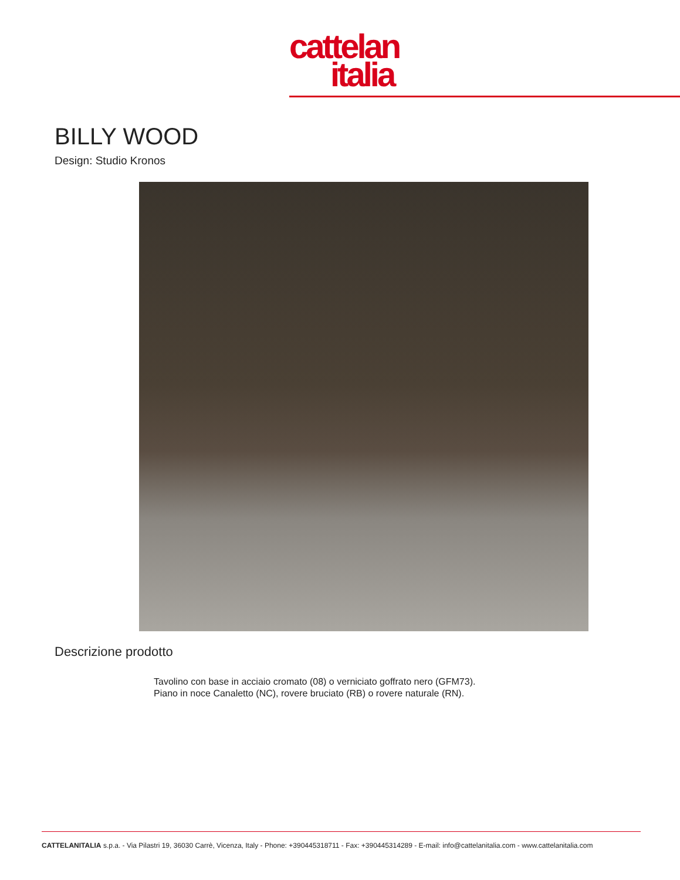cattelan
italia
BILLY WOOD
Design: Studio Kronos
Descrizione prodotto
Tavolino con base in acciaio cromato (08) o verniciato goffrato nero (GFM73).
Piano in noce Canaletto (NC), rovere bruciato (RB) o rovere naturale (RN).
CATTELANITALIA s.p.a. - Via Pilastri 19, 36030 Carrè, Vicenza, Italy - Phone: +390445318711 - Fax: +390445314289 - E-mail: info@cattelanitalia.com - www.cattelanitalia.com